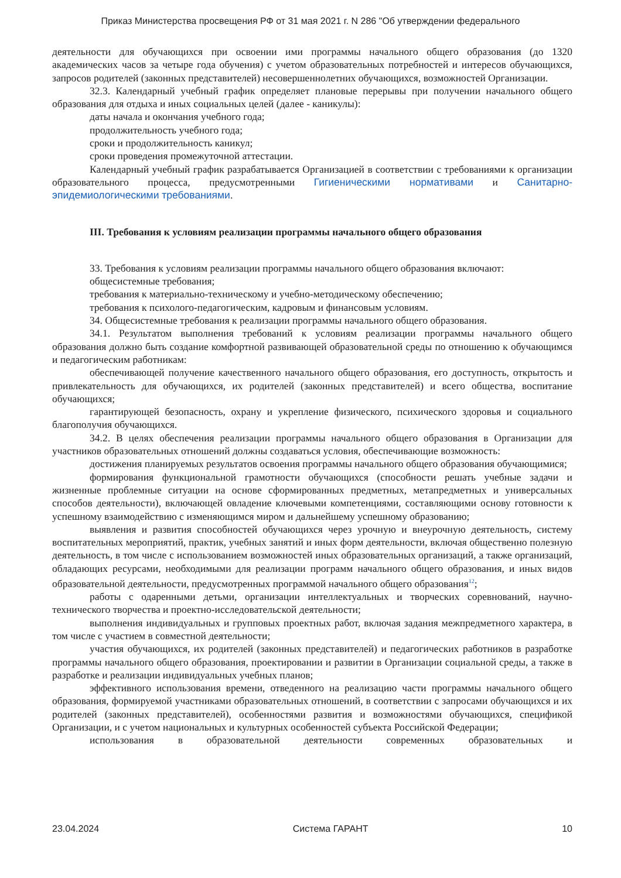Приказ Министерства просвещения РФ от 31 мая 2021 г. N 286 "Об утверждении федерального
деятельности для обучающихся при освоении ими программы начального общего образования (до 1320 академических часов за четыре года обучения) с учетом образовательных потребностей и интересов обучающихся, запросов родителей (законных представителей) несовершеннолетних обучающихся, возможностей Организации.
32.3. Календарный учебный график определяет плановые перерывы при получении начального общего образования для отдыха и иных социальных целей (далее - каникулы):
даты начала и окончания учебного года;
продолжительность учебного года;
сроки и продолжительность каникул;
сроки проведения промежуточной аттестации.
Календарный учебный график разрабатывается Организацией в соответствии с требованиями к организации образовательного процесса, предусмотренными Гигиеническими нормативами и Санитарно-эпидемиологическими требованиями.
III. Требования к условиям реализации программы начального общего образования
33. Требования к условиям реализации программы начального общего образования включают:
общесистемные требования;
требования к материально-техническому и учебно-методическому обеспечению;
требования к психолого-педагогическим, кадровым и финансовым условиям.
34. Общесистемные требования к реализации программы начального общего образования.
34.1. Результатом выполнения требований к условиям реализации программы начального общего образования должно быть создание комфортной развивающей образовательной среды по отношению к обучающимся и педагогическим работникам:
обеспечивающей получение качественного начального общего образования, его доступность, открытость и привлекательность для обучающихся, их родителей (законных представителей) и всего общества, воспитание обучающихся;
гарантирующей безопасность, охрану и укрепление физического, психического здоровья и социального благополучия обучающихся.
34.2. В целях обеспечения реализации программы начального общего образования в Организации для участников образовательных отношений должны создаваться условия, обеспечивающие возможность:
достижения планируемых результатов освоения программы начального общего образования обучающимися;
формирования функциональной грамотности обучающихся (способности решать учебные задачи и жизненные проблемные ситуации на основе сформированных предметных, метапредметных и универсальных способов деятельности), включающей овладение ключевыми компетенциями, составляющими основу готовности к успешному взаимодействию с изменяющимся миром и дальнейшему успешному образованию;
выявления и развития способностей обучающихся через урочную и внеурочную деятельность, систему воспитательных мероприятий, практик, учебных занятий и иных форм деятельности, включая общественно полезную деятельность, в том числе с использованием возможностей иных образовательных организаций, а также организаций, обладающих ресурсами, необходимыми для реализации программ начального общего образования, и иных видов образовательной деятельности, предусмотренных программой начального общего образования<sup>12</sup>;
работы с одаренными детьми, организации интеллектуальных и творческих соревнований, научно-технического творчества и проектно-исследовательской деятельности;
выполнения индивидуальных и групповых проектных работ, включая задания межпредметного характера, в том числе с участием в совместной деятельности;
участия обучающихся, их родителей (законных представителей) и педагогических работников в разработке программы начального общего образования, проектировании и развитии в Организации социальной среды, а также в разработке и реализации индивидуальных учебных планов;
эффективного использования времени, отведенного на реализацию части программы начального общего образования, формируемой участниками образовательных отношений, в соответствии с запросами обучающихся и их родителей (законных представителей), особенностями развития и возможностями обучающихся, спецификой Организации, и с учетом национальных и культурных особенностей субъекта Российской Федерации;
использования в образовательной деятельности современных образовательных и
23.04.2024 Система ГАРАНТ 10